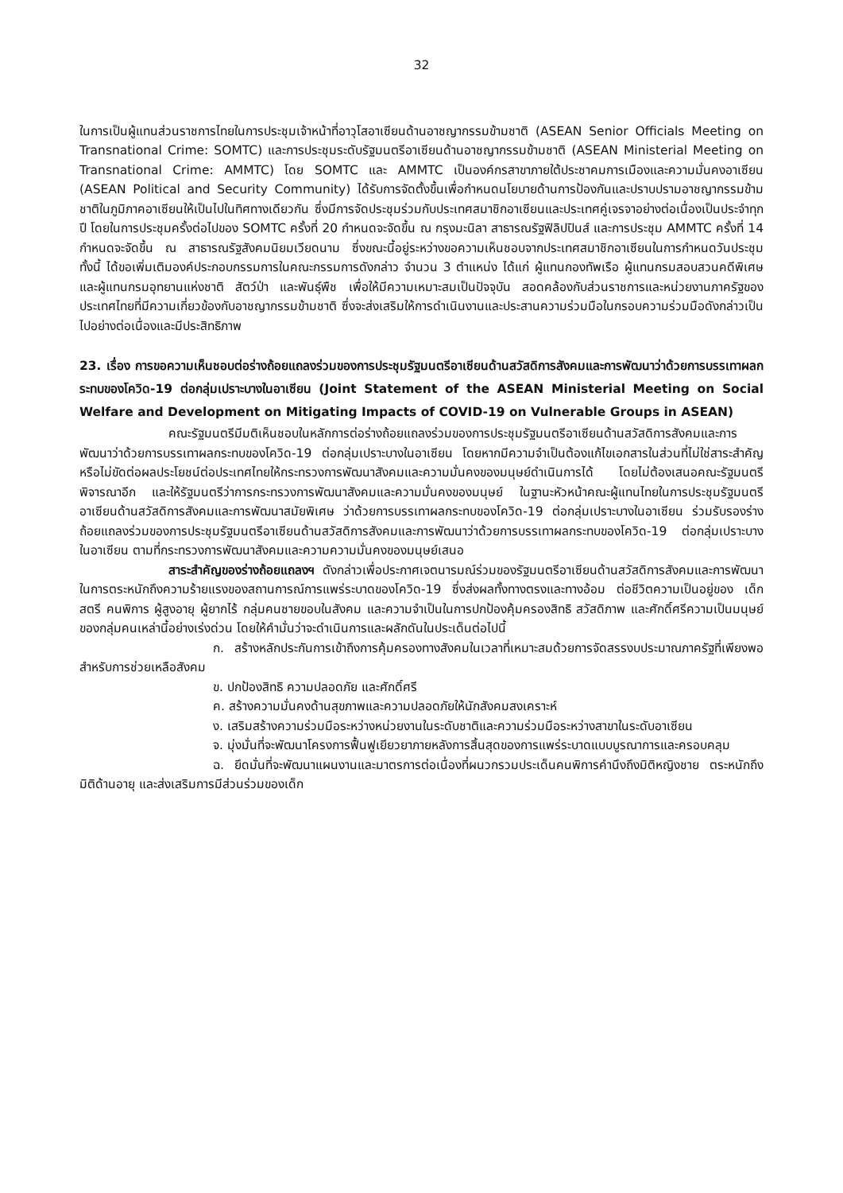32
ในการเป็นผู้แทนส่วนราชการไทยในการประชุมเจ้าหน้าที่อาวุโสอาเซียนด้านอาชญากรรมข้ามชาติ (ASEAN Senior Officials Meeting on Transnational Crime: SOMTC) และการประชุมระดับรัฐมนตรีอาเซียนด้านอาชญากรรมข้ามชาติ (ASEAN Ministerial Meeting on Transnational Crime: AMMTC) โดย SOMTC และ AMMTC เป็นองค์กรสาขาภายใต้ประชาคมการเมืองและความมั่นคงอาเซียน (ASEAN Political and Security Community) ได้รับการจัดตั้งขึ้นเพื่อกำหนดนโยบายด้านการป้องกันและปราบปรามอาชญากรรมข้ามชาติในภูมิภาคอาเซียนให้เป็นไปในทิศทางเดียวกัน ซึ่งมีการจัดประชุมร่วมกับประเทศสมาชิกอาเซียนและประเทศคู่เจรจาอย่างต่อเนื่องเป็นประจำทุกปี โดยในการประชุมครั้งต่อไปของ SOMTC ครั้งที่ 20 กำหนดจะจัดขึ้น ณ กรุงมะนิลา สาธารณรัฐฟิลิปปินส์ และการประชุม AMMTC ครั้งที่ 14 กำหนดจะจัดขึ้น ณ สาธารณรัฐสังคมนิยมเวียดนาม ซึ่งขณะนี้อยู่ระหว่างขอความเห็นชอบจากประเทศสมาชิกอาเซียนในการกำหนดวันประชุม ทั้งนี้ ได้ขอเพิ่มเติมองค์ประกอบกรรมการในคณะกรรมการดังกล่าว จำนวน 3 ตำแหน่ง ได้แก่ ผู้แทนกองทัพเรือ ผู้แทนกรมสอบสวนคดีพิเศษ และผู้แทนกรมอุทยานแห่งชาติ สัตว์ป่า และพันธุ์พืช เพื่อให้มีความเหมาะสมเป็นปัจจุบัน สอดคล้องกับส่วนราชการและหน่วยงานภาครัฐของประเทศไทยที่มีความเกี่ยวข้องกับอาชญากรรมข้ามชาติ ซึ่งจะส่งเสริมให้การดำเนินงานและประสานความร่วมมือในกรอบความร่วมมือดังกล่าวเป็นไปอย่างต่อเนื่องและมีประสิทธิภาพ
23. เรื่อง การขอความเห็นชอบต่อร่างถ้อยแถลงร่วมของการประชุมรัฐมนตรีอาเซียนด้านสวัสดิการสังคมและการพัฒนาว่าด้วยการบรรเทาผลกระทบของโควิด-19 ต่อกลุ่มเปราะบางในอาเซียน (Joint Statement of the ASEAN Ministerial Meeting on Social Welfare and Development on Mitigating Impacts of COVID-19 on Vulnerable Groups in ASEAN)
คณะรัฐมนตรีมีมติเห็นชอบในหลักการต่อร่างถ้อยแถลงร่วมของการประชุมรัฐมนตรีอาเซียนด้านสวัสดิการสังคมและการพัฒนาว่าด้วยการบรรเทาผลกระทบของโควิด-19 ต่อกลุ่มเปราะบางในอาเซียน โดยหากมีความจำเป็นต้องแก้ไขเอกสารในส่วนที่ไม่ใช่สาระสำคัญหรือไม่ขัดต่อผลประโยชน์ต่อประเทศไทยให้กระทรวงการพัฒนาสังคมและความมั่นคงของมนุษย์ดำเนินการได้ โดยไม่ต้องเสนอคณะรัฐมนตรีพิจารณาอีก และให้รัฐมนตรีว่าการกระทรวงการพัฒนาสังคมและความมั่นคงของมนุษย์ ในฐานะหัวหน้าคณะผู้แทนไทยในการประชุมรัฐมนตรีอาเซียนด้านสวัสดิการสังคมและการพัฒนาสมัยพิเศษ ว่าด้วยการบรรเทาผลกระทบของโควิด-19 ต่อกลุ่มเปราะบางในอาเซียน ร่วมรับรองร่างถ้อยแถลงร่วมของการประชุมรัฐมนตรีอาเซียนด้านสวัสดิการสังคมและการพัฒนาว่าด้วยการบรรเทาผลกระทบของโควิด-19 ต่อกลุ่มเปราะบางในอาเซียน ตามที่กระทรวงการพัฒนาสังคมและความความมั่นคงของมนุษย์เสนอ
สาระสำคัญของร่างถ้อยแถลงฯ ดังกล่าวเพื่อประกาศเจตนารมณ์ร่วมของรัฐมนตรีอาเซียนด้านสวัสดิการสังคมและการพัฒนา ในการตระหนักถึงความร้ายแรงของสถานการณ์การแพร่ระบาดของโควิด-19 ซึ่งส่งผลทั้งทางตรงและทางอ้อม ต่อชีวิตความเป็นอยู่ของ เด็ก สตรี คนพิการ ผู้สูงอายุ ผู้ยากไร้ กลุ่มคนชายขอบในสังคม และความจำเป็นในการปกป้องคุ้มครองสิทธิ สวัสดิภาพ และศักดิ์ศรีความเป็นมนุษย์ของกลุ่มคนเหล่านี้อย่างเร่งด่วน โดยให้คำมั่นว่าจะดำเนินการและผลักดันในประเด็นต่อไปนี้
ก. สร้างหลักประกันการเข้าถึงการคุ้มครองทางสังคมในเวลาที่เหมาะสมด้วยการจัดสรรงบประมาณภาครัฐที่เพียงพอสำหรับการช่วยเหลือสังคม
ข. ปกป้องสิทธิ ความปลอดภัย และศักดิ์ศรี
ค. สร้างความมั่นคงด้านสุขภาพและความปลอดภัยให้นักสังคมสงเคราะห์
ง. เสริมสร้างความร่วมมือระหว่างหน่วยงานในระดับชาติและความร่วมมือระหว่างสาขาในระดับอาเซียน
จ. มุ่งมั่นที่จะพัฒนาโครงการฟื้นฟูเยียวยาภายหลังการสิ้นสุดของการแพร่ระบาดแบบบูรณาการและครอบคลุม
ฉ. ยึดมั่นที่จะพัฒนาแผนงานและมาตรการต่อเนื่องที่ผนวกรวมประเด็นคนพิการคำนึงถึงมิติหญิงชาย ตระหนักถึงมิติด้านอายุ และส่งเสริมการมีส่วนร่วมของเด็ก